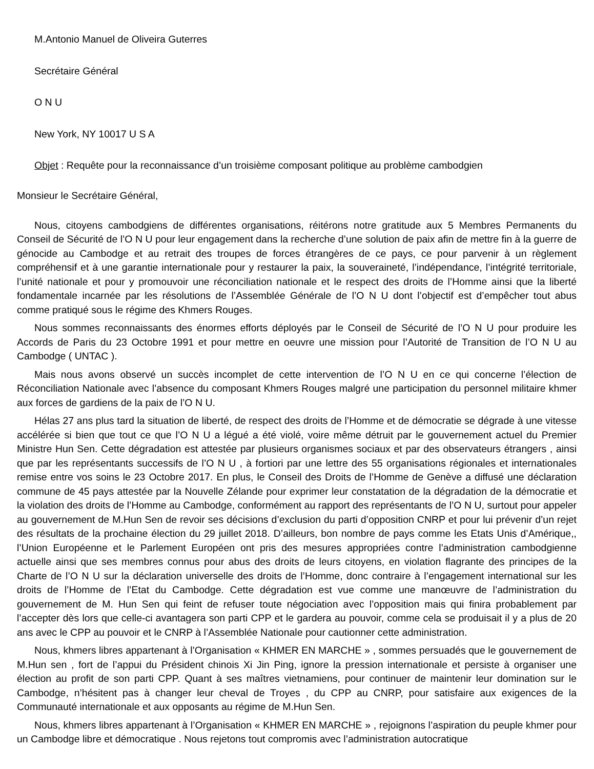M.Antonio Manuel de Oliveira Guterres
Secrétaire Général
O N U
New York, NY 10017 U S A
Objet : Requête pour la reconnaissance d’un troisième composant politique au problème cambodgien
Monsieur le Secrétaire Général,
Nous, citoyens cambodgiens de différentes organisations, réitérons notre gratitude aux 5 Membres Permanents du Conseil de Sécurité de l’O N U pour leur engagement dans la recherche d’une solution de paix afin de mettre fin à la guerre de génocide au Cambodge et au retrait des troupes de forces étrangères de ce pays, ce pour parvenir à un règlement compréhensif et à une garantie internationale pour y restaurer la paix, la souveraineté, l’indépendance, l’intégrité territoriale, l’unité nationale et pour y promouvoir une réconciliation nationale et le respect des droits de l’Homme ainsi que la liberté fondamentale incarnée par les résolutions de l’Assemblée Générale de l’O N U dont l’objectif est d’empêcher tout abus comme pratiqué sous le régime des Khmers Rouges.
Nous sommes reconnaissants des énormes efforts déployés par le Conseil de Sécurité de l’O N U pour produire les Accords de Paris du 23 Octobre 1991 et pour mettre en oeuvre une mission pour l’Autorité de Transition de l’O N U au Cambodge ( UNTAC ).
Mais nous avons observé un succès incomplet de cette intervention de l’O N U en ce qui concerne l’élection de Réconciliation Nationale avec l’absence du composant Khmers Rouges malgré une participation du personnel militaire khmer aux forces de gardiens de la paix de l’O N U.
Hélas 27 ans plus tard la situation de liberté, de respect des droits de l’Homme et de démocratie se dégrade à une vitesse accélérée si bien que tout ce que l’O N U a légué a été violé, voire même détruit par le gouvernement actuel du Premier Ministre Hun Sen. Cette dégradation est attestée par plusieurs organismes sociaux et par des observateurs étrangers , ainsi que par les représentants successifs de l’O N U , à fortiori par une lettre des 55 organisations régionales et internationales remise entre vos soins le 23 Octobre 2017. En plus, le Conseil des Droits de l’Homme de Genève a diffusé une déclaration commune de 45 pays attestée par la Nouvelle Zélande pour exprimer leur constatation de la dégradation de la démocratie et la violation des droits de l’Homme au Cambodge, conformément au rapport des représentants de l’O N U, surtout pour appeler au gouvernement de M.Hun Sen de revoir ses décisions d’exclusion du parti d’opposition CNRP et pour lui prévenir d’un rejet des résultats de la prochaine élection du 29 juillet 2018. D’ailleurs, bon nombre de pays comme les Etats Unis d’Amérique,, l’Union Européenne et le Parlement Européen ont pris des mesures appropriées contre l’administration cambodgienne actuelle ainsi que ses membres connus pour abus des droits de leurs citoyens, en violation flagrante des principes de la Charte de l’O N U sur la déclaration universelle des droits de l’Homme, donc contraire à l’engagement international sur les droits de l’Homme de l’Etat du Cambodge. Cette dégradation est vue comme une manœuvre de l’administration du gouvernement de M. Hun Sen qui feint de refuser toute négociation avec l’opposition mais qui finira probablement par l’accepter dès lors que celle-ci avantagera son parti CPP et le gardera au pouvoir, comme cela se produisait il y a plus de 20 ans avec le CPP au pouvoir et le CNRP à l’Assemblée Nationale pour cautionner cette administration.
Nous, khmers libres appartenant à l’Organisation « KHMER EN MARCHE » , sommes persuadés que le gouvernement de M.Hun sen , fort de l’appui du Président chinois Xi Jin Ping, ignore la pression internationale et persiste à organiser une élection au profit de son parti CPP. Quant à ses maîtres vietnamiens, pour continuer de maintenir leur domination sur le Cambodge, n’hésitent pas à changer leur cheval de Troyes , du CPP au CNRP, pour satisfaire aux exigences de la Communauté internationale et aux opposants au régime de M.Hun Sen.
Nous, khmers libres appartenant à l’Organisation « KHMER EN MARCHE » , rejoignons l’aspiration du peuple khmer pour un Cambodge libre et démocratique . Nous rejetons tout compromis avec l’administration autocratique